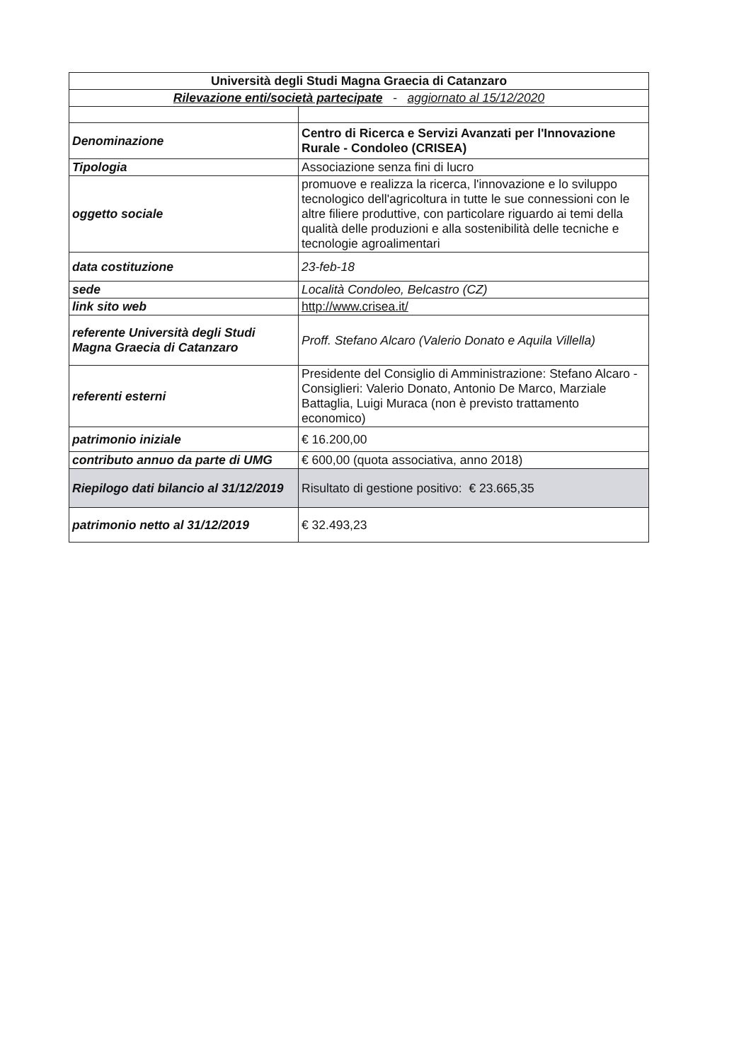| Università degli Studi Magna Graecia di Catanzaro | |
| --- | --- |
| Rilevazione enti/società partecipate - aggiornato al 15/12/2020 | |
| Denominazione | Centro di Ricerca e Servizi Avanzati per l'Innovazione Rurale - Condoleo (CRISEA) |
| Tipologia | Associazione senza fini di lucro |
| oggetto sociale | promuove e realizza la ricerca, l'innovazione e lo sviluppo tecnologico dell'agricoltura in tutte le sue connessioni con le altre filiere produttive, con particolare riguardo ai temi della qualità delle produzioni e alla sostenibilità delle tecniche e tecnologie agroalimentari |
| data costituzione | 23-feb-18 |
| sede | Località Condoleo, Belcastro (CZ) |
| link sito web | http://www.crisea.it/ |
| referente Università degli Studi Magna Graecia di Catanzaro | Proff. Stefano Alcaro (Valerio Donato e Aquila Villella) |
| referenti esterni | Presidente del Consiglio di Amministrazione: Stefano Alcaro - Consiglieri: Valerio Donato, Antonio De Marco, Marziale Battaglia, Luigi Muraca (non è previsto trattamento economico) |
| patrimonio iniziale | € 16.200,00 |
| contributo annuo da parte di UMG | € 600,00 (quota associativa, anno 2018) |
| Riepilogo dati bilancio al 31/12/2019 | Risultato di gestione positivo: € 23.665,35 |
| patrimonio netto al 31/12/2019 | € 32.493,23 |